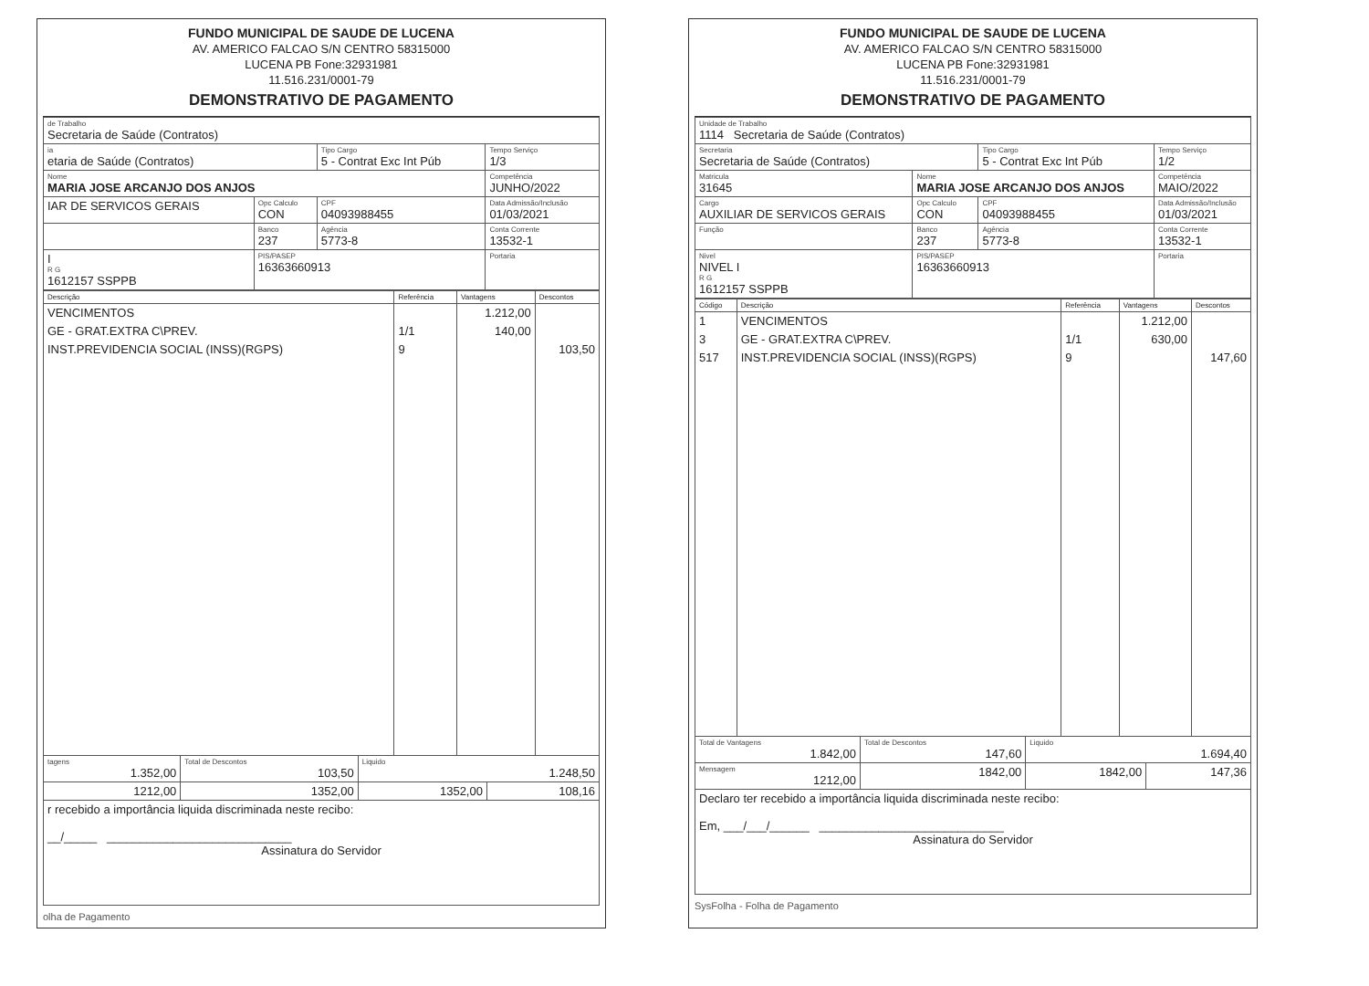FUNDO MUNICIPAL DE SAUDE DE LUCENA
AV. AMERICO FALCAO S/N CENTRO 58315000
LUCENA PB Fone:32931981
11.516.231/0001-79
DEMONSTRATIVO DE PAGAMENTO
| de Trabalho Secretaria de Saúde (Contratos) | | | |
| ia etaria de Saúde (Contratos) | | Tipo Cargo 5 - Contrat Exc Int Púb | Tempo Serviço 1/3 |
| Nome MARIA JOSE ARCANJO DOS ANJOS | | | Competência JUNHO/2022 |
| IAR DE SERVICOS GERAIS | Opc Calculo CON | CPF 04093988455 | Data Admissão/Inclusão 01/03/2021 |
| | Banco 237 | Agência 5773-8 | Conta Corrente 13532-1 |
| I R G 1612157 SSPPB | PIS/PASEP 16363660913 | | Portaria |
| Descrição | Referência | Vantagens | Descontos |
| --- | --- | --- | --- |
| VENCIMENTOS | | 1.212,00 | |
| GE - GRAT.EXTRA C\PREV. | 1/1 | 140,00 | |
| INST.PREVIDENCIA SOCIAL (INSS)(RGPS) | 9 | | 103,50 |
| tagens 1.352,00 | Total de Descontos 103,50 | Liquido 1.248,50 | |
| 1212,00 | 1352,00 | 1352,00 | 108,16 |
| r recebido a importância liquida discriminada neste recibo: __/_____ ____________________________ Assinatura do Servidor | | | |
olha de Pagamento
FUNDO MUNICIPAL DE SAUDE DE LUCENA
AV. AMERICO FALCAO S/N CENTRO 58315000
LUCENA PB Fone:32931981
11.516.231/0001-79
DEMONSTRATIVO DE PAGAMENTO
| Unidade de Trabalho 1114 Secretaria de Saúde (Contratos) | | | |
| Secretaria Secretaria de Saúde (Contratos) | | Tipo Cargo 5 - Contrat Exc Int Púb | Tempo Serviço 1/2 |
| Matricula 31645 | Nome MARIA JOSE ARCANJO DOS ANJOS | | Competência MAIO/2022 |
| Cargo AUXILIAR DE SERVICOS GERAIS | Opc Calculo CON | CPF 04093988455 | Data Admissão/Inclusão 01/03/2021 |
| Função | Banco 237 | Agência 5773-8 | Conta Corrente 13532-1 |
| Nivel NIVEL I R G 1612157 SSPPB | PIS/PASEP 16363660913 | | Portaria |
| Código | Descrição | Referência | Vantagens | Descontos |
| --- | --- | --- | --- | --- |
| 1 | VENCIMENTOS | | 1.212,00 | |
| 3 | GE - GRAT.EXTRA C\PREV. | 1/1 | 630,00 | |
| 517 | INST.PREVIDENCIA SOCIAL (INSS)(RGPS) | 9 | | 147,60 |
| Total de Vantagens 1.842,00 | Total de Descontos 147,60 | Liquido 1.694,40 | |
| Mensagem 1212,00 | 1842,00 | 1842,00 | 147,36 |
| Declaro ter recebido a importância liquida discriminada neste recibo: Em, ___/___/______ ____________________________ Assinatura do Servidor | | | |
SysFolha - Folha de Pagamento